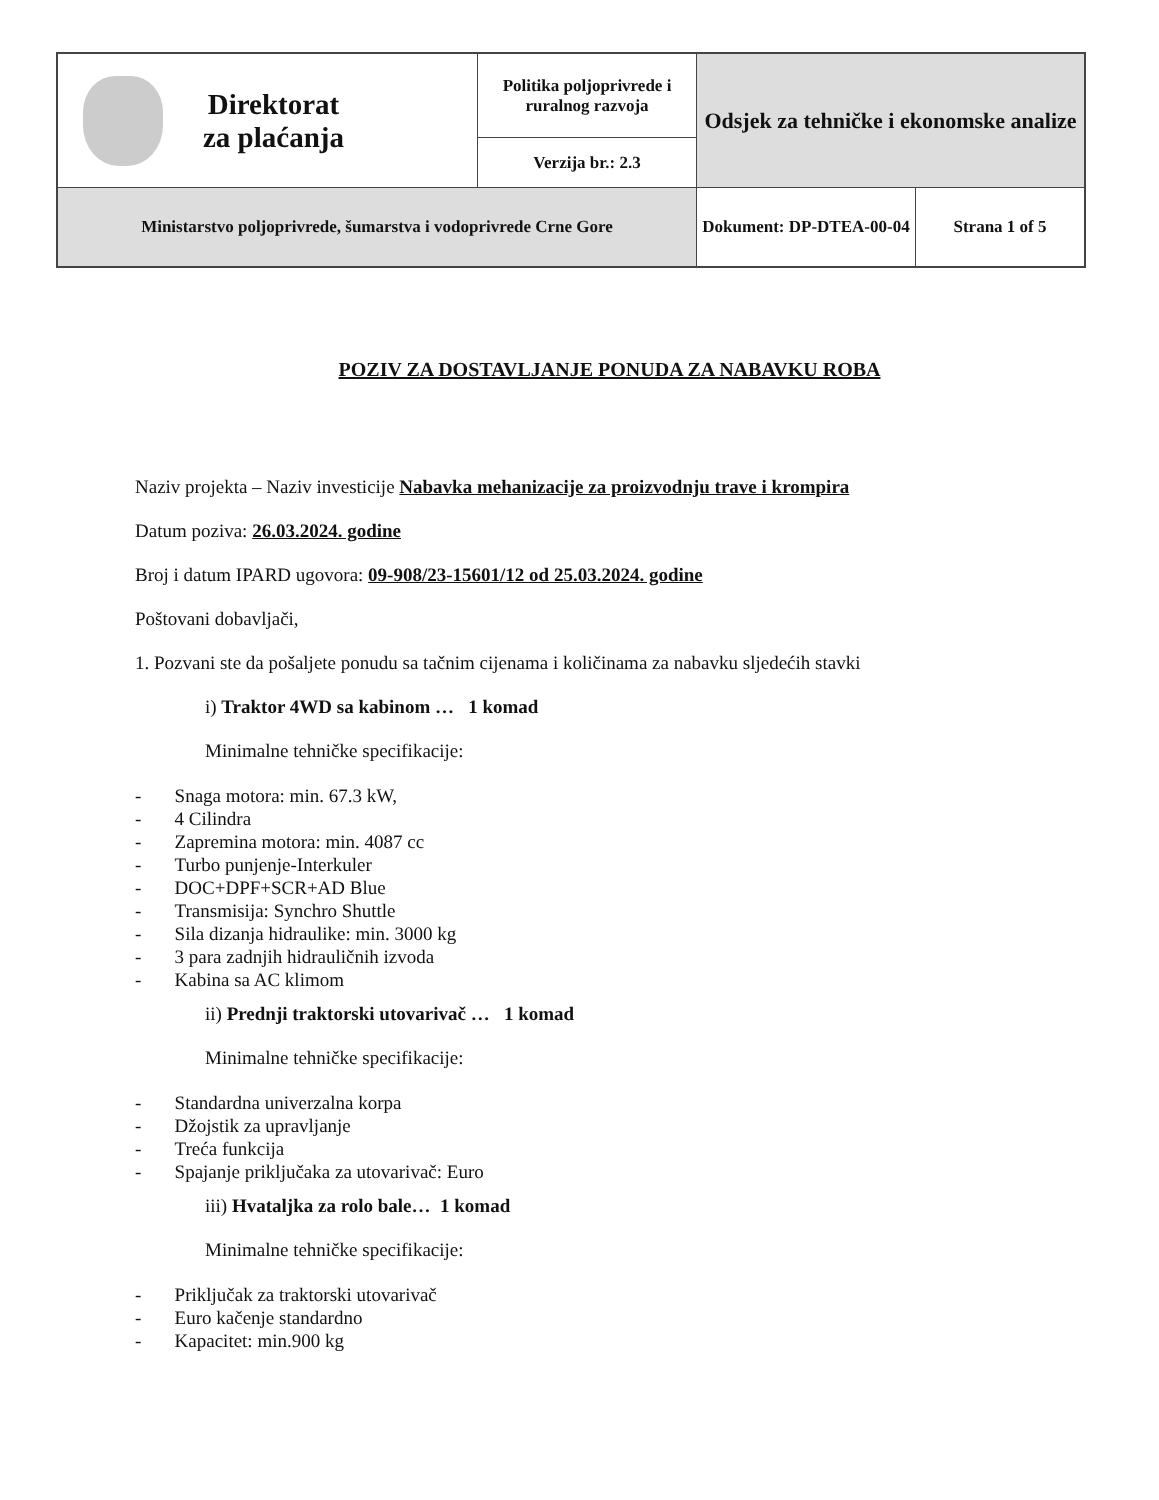| Direktorat za plaćanja | Politika poljoprivrede i ruralnog razvoja | Odsjek za tehničke i ekonomske analize | |
| | Verzija br.: 2.3 | | |
| Ministarstvo poljoprivrede, šumarstva i vodoprivrede Crne Gore | | Dokument: DP-DTEA-00-04 | Strana 1 of 5 |
POZIV ZA DOSTAVLJANJE PONUDA ZA NABAVKU ROBA
Naziv projekta – Naziv investicije Nabavka mehanizacije za proizvodnju trave i krompira
Datum poziva: 26.03.2024. godine
Broj i datum IPARD ugovora: 09-908/23-15601/12 od 25.03.2024. godine
Poštovani dobavljači,
1. Pozvani ste da pošaljete ponudu sa tačnim cijenama i količinama za nabavku sljedećih stavki
i) Traktor 4WD sa kabinom … 1 komad
Minimalne tehničke specifikacije:
- Snaga motora: min. 67.3 kW,
- 4 Cilindra
- Zapremina motora: min. 4087 cc
- Turbo punjenje-Interkuler
- DOC+DPF+SCR+AD Blue
- Transmisija: Synchro Shuttle
- Sila dizanja hidraulike: min. 3000 kg
- 3 para zadnjih hidrauličnih izvoda
- Kabina sa AC klimom
ii) Prednji traktorski utovarivač … 1 komad
Minimalne tehničke specifikacije:
- Standardna univerzalna korpa
- Džojstik za upravljanje
- Treća funkcija
- Spajanje priključaka za utovarivač: Euro
iii) Hvataljka za rolo bale… 1 komad
Minimalne tehničke specifikacije:
- Priključak za traktorski utovarivač
- Euro kačenje standardno
- Kapacitet: min.900 kg